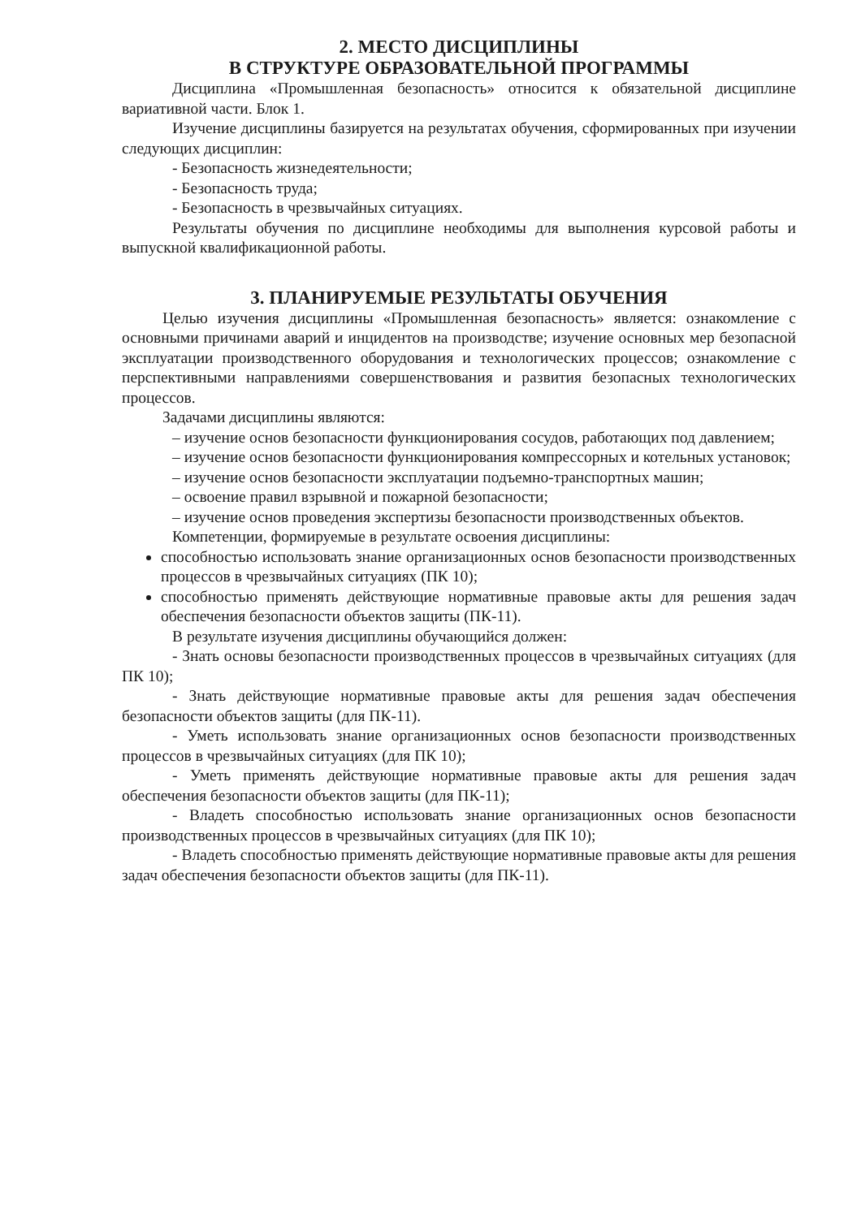2. МЕСТО ДИСЦИПЛИНЫ
В СТРУКТУРЕ ОБРАЗОВАТЕЛЬНОЙ ПРОГРАММЫ
Дисциплина «Промышленная безопасность» относится к обязательной дисциплине вариативной части. Блок 1.
Изучение дисциплины базируется на результатах обучения, сформированных при изучении следующих дисциплин:
- Безопасность жизнедеятельности;
- Безопасность труда;
- Безопасность в чрезвычайных ситуациях.
Результаты обучения по дисциплине необходимы для выполнения курсовой работы и выпускной квалификационной работы.
3. ПЛАНИРУЕМЫЕ РЕЗУЛЬТАТЫ ОБУЧЕНИЯ
Целью изучения дисциплины «Промышленная безопасность» является: ознакомление с основными причинами аварий и инцидентов на производстве; изучение основных мер безопасной эксплуатации производственного оборудования и технологических процессов; ознакомление с перспективными направлениями совершенствования и развития безопасных технологических процессов.
Задачами дисциплины являются:
– изучение основ безопасности функционирования сосудов, работающих под давлением;
– изучение основ безопасности функционирования компрессорных и котельных установок;
– изучение основ безопасности эксплуатации подъемно-транспортных машин;
– освоение правил взрывной и пожарной безопасности;
– изучение основ проведения экспертизы безопасности производственных объектов.
Компетенции, формируемые в результате освоения дисциплины:
способностью использовать знание организационных основ безопасности производственных процессов в чрезвычайных ситуациях (ПК 10);
способностью применять действующие нормативные правовые акты для решения задач обеспечения безопасности объектов защиты (ПК-11).
В результате изучения дисциплины обучающийся должен:
- Знать основы безопасности производственных процессов в чрезвычайных ситуациях (для ПК 10);
- Знать действующие нормативные правовые акты для решения задач обеспечения безопасности объектов защиты (для ПК-11).
- Уметь использовать знание организационных основ безопасности производственных процессов в чрезвычайных ситуациях (для ПК 10);
- Уметь применять действующие нормативные правовые акты для решения задач обеспечения безопасности объектов защиты (для ПК-11);
- Владеть способностью использовать знание организационных основ безопасности производственных процессов в чрезвычайных ситуациях (для ПК 10);
- Владеть способностью применять действующие нормативные правовые акты для решения задач обеспечения безопасности объектов защиты (для ПК-11).